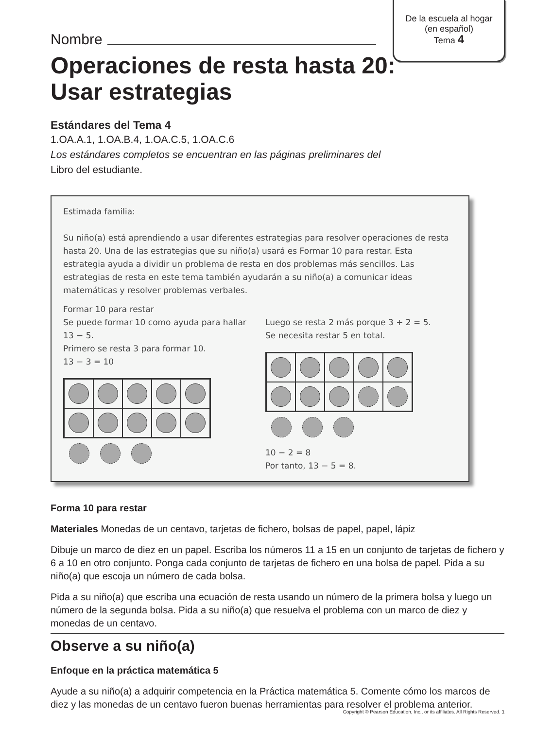De la escuela al hogar
(en español)
Tema 4
Nombre
Operaciones de resta hasta 20:
Usar estrategias
Estándares del Tema 4
1.OA.A.1, 1.OA.B.4, 1.OA.C.5, 1.OA.C.6
Los estándares completos se encuentran en las páginas preliminares del
Libro del estudiante.
Estimada familia:
Su niño(a) está aprendiendo a usar diferentes estrategias para resolver operaciones de resta hasta 20. Una de las estrategias que su niño(a) usará es Formar 10 para restar. Esta estrategia ayuda a dividir un problema de resta en dos problemas más sencillos. Las estrategias de resta en este tema también ayudarán a su niño(a) a comunicar ideas matemáticas y resolver problemas verbales.
Formar 10 para restar
Se puede formar 10 como ayuda para hallar 13 − 5.
Primero se resta 3 para formar 10.
13 − 3 = 10
Luego se resta 2 más porque 3 + 2 = 5.
Se necesita restar 5 en total.
10 − 2 = 8
Por tanto, 13 − 5 = 8.
Forma 10 para restar
Materiales Monedas de un centavo, tarjetas de fichero, bolsas de papel, papel, lápiz
Dibuje un marco de diez en un papel. Escriba los números 11 a 15 en un conjunto de tarjetas de fichero y 6 a 10 en otro conjunto. Ponga cada conjunto de tarjetas de fichero en una bolsa de papel. Pida a su niño(a) que escoja un número de cada bolsa.
Pida a su niño(a) que escriba una ecuación de resta usando un número de la primera bolsa y luego un número de la segunda bolsa. Pida a su niño(a) que resuelva el problema con un marco de diez y monedas de un centavo.
Observe a su niño(a)
Enfoque en la práctica matemática 5
Ayude a su niño(a) a adquirir competencia en la Práctica matemática 5. Comente cómo los marcos de diez y las monedas de un centavo fueron buenas herramientas para resolver el problema anterior.
Copyright © Pearson Education, Inc., or its affiliates. All Rights Reserved. 1